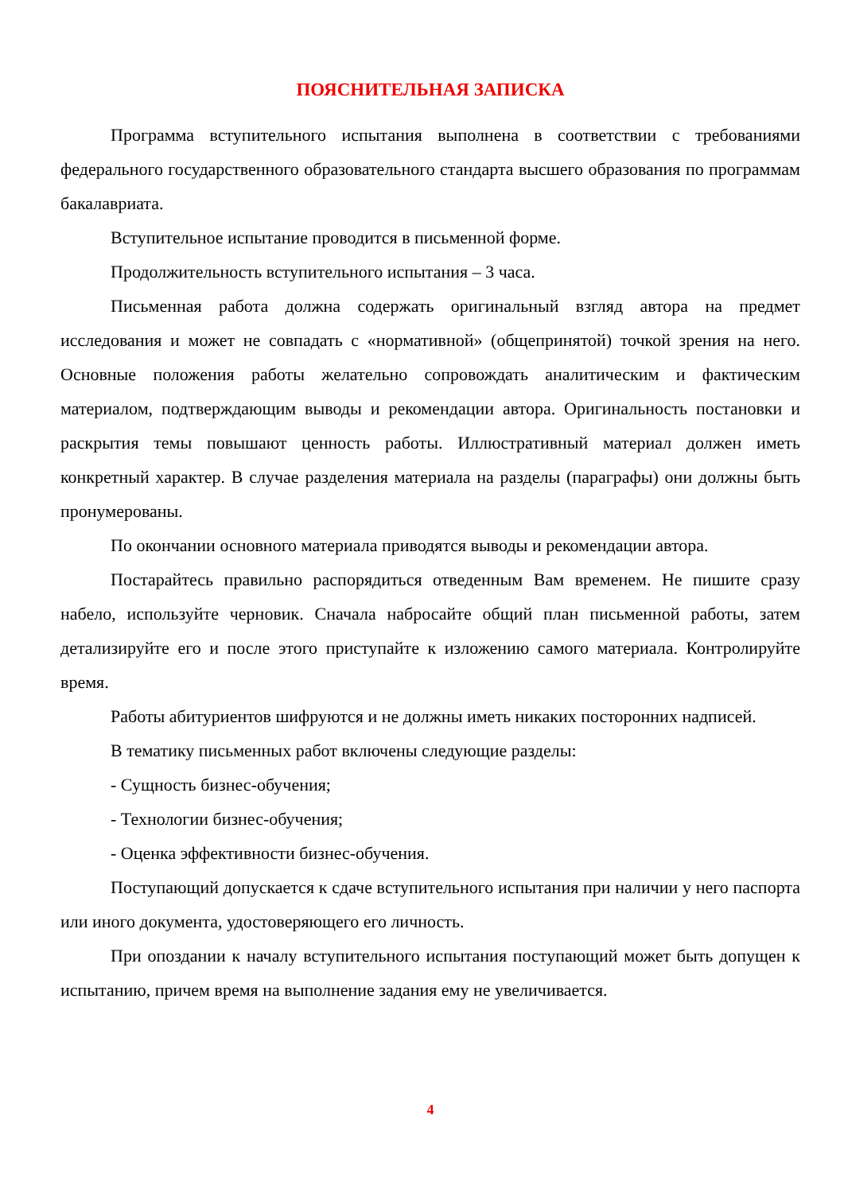ПОЯСНИТЕЛЬНАЯ ЗАПИСКА
Программа вступительного испытания выполнена в соответствии с требованиями федерального государственного образовательного стандарта высшего образования по программам бакалавриата.
Вступительное испытание проводится в письменной форме.
Продолжительность вступительного испытания – 3 часа.
Письменная работа должна содержать оригинальный взгляд автора на предмет исследования и может не совпадать с «нормативной» (общепринятой) точкой зрения на него. Основные положения работы желательно сопровождать аналитическим и фактическим материалом, подтверждающим выводы и рекомендации автора. Оригинальность постановки и раскрытия темы повышают ценность работы. Иллюстративный материал должен иметь конкретный характер. В случае разделения материала на разделы (параграфы) они должны быть пронумерованы.
По окончании основного материала приводятся выводы и рекомендации автора.
Постарайтесь правильно распорядиться отведенным Вам временем. Не пишите сразу набело, используйте черновик. Сначала набросайте общий план письменной работы, затем детализируйте его и после этого приступайте к изложению самого материала. Контролируйте время.
Работы абитуриентов шифруются и не должны иметь никаких посторонних надписей.
В тематику письменных работ включены следующие разделы:
- Сущность бизнес-обучения;
- Технологии бизнес-обучения;
- Оценка эффективности бизнес-обучения.
Поступающий допускается к сдаче вступительного испытания при наличии у него паспорта или иного документа, удостоверяющего его личность.
При опоздании к началу вступительного испытания поступающий может быть допущен к испытанию, причем время на выполнение задания ему не увеличивается.
4